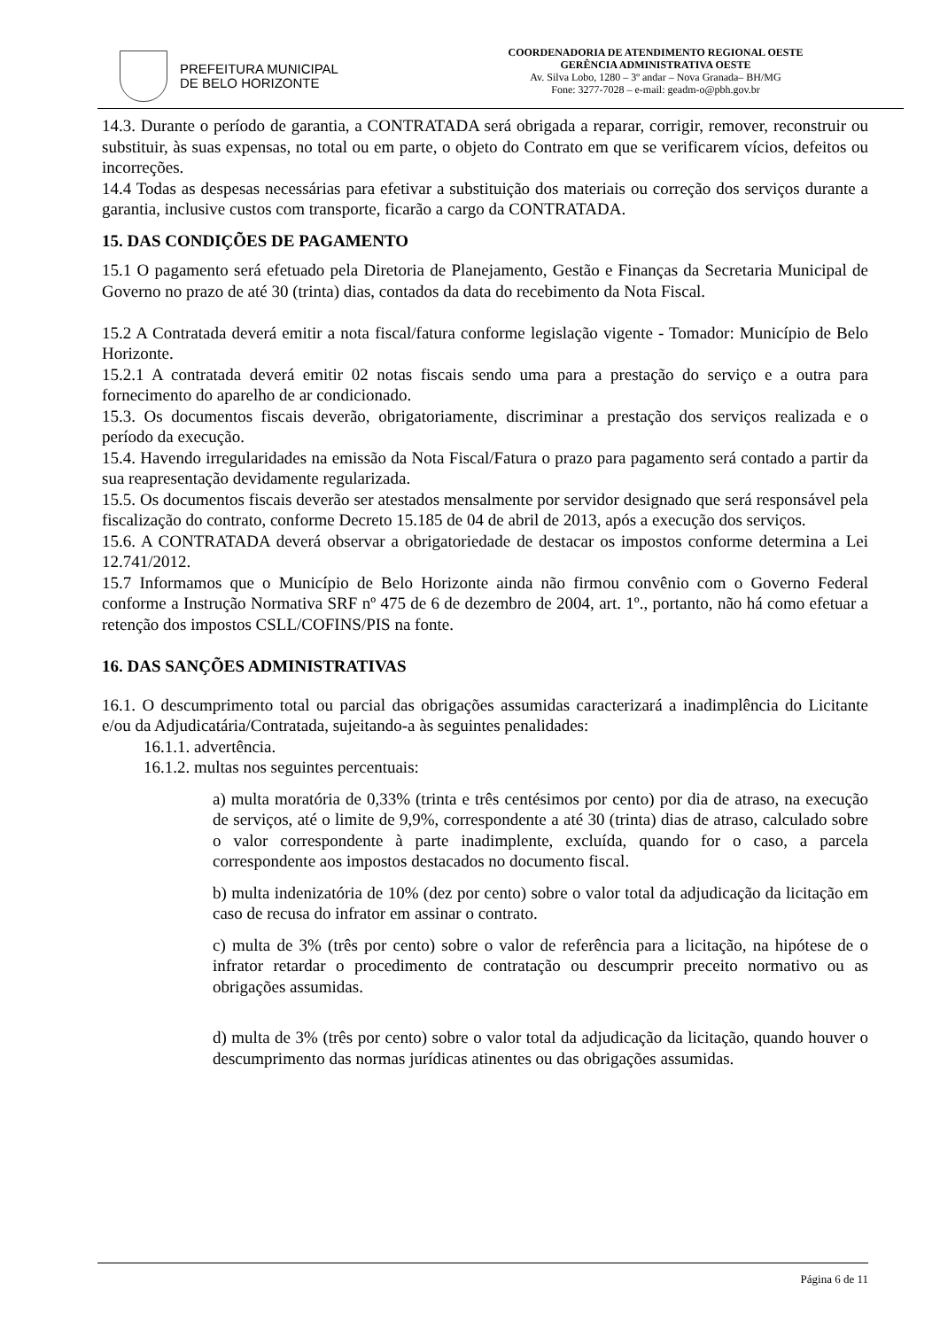PREFEITURA MUNICIPAL
DE BELO HORIZONTE
COORDENADORIA DE ATENDIMENTO REGIONAL OESTE
GERÊNCIA ADMINISTRATIVA OESTE
Av. Silva Lobo, 1280 – 3º andar – Nova Granada– BH/MG
Fone: 3277-7028 – e-mail: geadm-o@pbh.gov.br
14.3. Durante o período de garantia, a CONTRATADA será obrigada a reparar, corrigir, remover, reconstruir ou substituir, às suas expensas, no total ou em parte, o objeto do Contrato em que se verificarem vícios, defeitos ou incorreções.
14.4 Todas as despesas necessárias para efetivar a substituição dos materiais ou correção dos serviços durante a garantia, inclusive custos com transporte, ficarão a cargo da CONTRATADA.
15. DAS CONDIÇÕES DE PAGAMENTO
15.1 O pagamento será efetuado pela Diretoria de Planejamento, Gestão e Finanças da Secretaria Municipal de Governo no prazo de até 30 (trinta) dias, contados da data do recebimento da Nota Fiscal.
15.2 A Contratada deverá emitir a nota fiscal/fatura conforme legislação vigente - Tomador: Município de Belo Horizonte.
15.2.1 A contratada deverá emitir 02 notas fiscais sendo uma para a prestação do serviço e a outra para fornecimento do aparelho de ar condicionado.
15.3. Os documentos fiscais deverão, obrigatoriamente, discriminar a prestação dos serviços realizada e o período da execução.
15.4. Havendo irregularidades na emissão da Nota Fiscal/Fatura o prazo para pagamento será contado a partir da sua reapresentação devidamente regularizada.
15.5. Os documentos fiscais deverão ser atestados mensalmente por servidor designado que será responsável pela fiscalização do contrato, conforme Decreto 15.185 de 04 de abril de 2013, após a execução dos serviços.
15.6. A CONTRATADA deverá observar a obrigatoriedade de destacar os impostos conforme determina a Lei 12.741/2012.
15.7 Informamos que o Município de Belo Horizonte ainda não firmou convênio com o Governo Federal conforme a Instrução Normativa SRF nº 475 de 6 de dezembro de 2004, art. 1º., portanto, não há como efetuar a retenção dos impostos CSLL/COFINS/PIS na fonte.
16. DAS SANÇÕES ADMINISTRATIVAS
16.1. O descumprimento total ou parcial das obrigações assumidas caracterizará a inadimplência do Licitante e/ou da Adjudicatária/Contratada, sujeitando-a às seguintes penalidades:
16.1.1. advertência.
16.1.2. multas nos seguintes percentuais:
a) multa moratória de 0,33% (trinta e três centésimos por cento) por dia de atraso, na execução de serviços, até o limite de 9,9%, correspondente a até 30 (trinta) dias de atraso, calculado sobre o valor correspondente à parte inadimplente, excluída, quando for o caso, a parcela correspondente aos impostos destacados no documento fiscal.
b) multa indenizatória de 10% (dez por cento) sobre o valor total da adjudicação da licitação em caso de recusa do infrator em assinar o contrato.
c) multa de 3% (três por cento) sobre o valor de referência para a licitação, na hipótese de o infrator retardar o procedimento de contratação ou descumprir preceito normativo ou as obrigações assumidas.
d) multa de 3% (três por cento) sobre o valor total da adjudicação da licitação, quando houver o descumprimento das normas jurídicas atinentes ou das obrigações assumidas.
Página 6 de 11